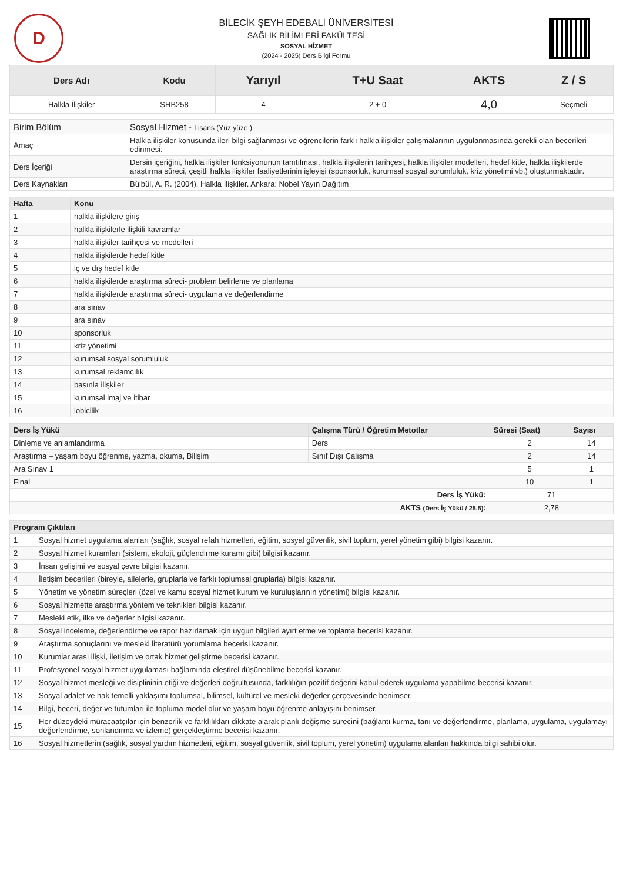D
BİLECİK ŞEYH EDEBALİ ÜNİVERSİTESİ
SAĞLIK BİLİMLERİ FAKÜLTESİ
SOSYAL HİZMET
(2024 - 2025) Ders Bilgi Formu
| Ders Adı | Kodu | Yarıyıl | T+U Saat | AKTS | Z / S |
| --- | --- | --- | --- | --- | --- |
| Halkla İlişkiler | SHB258 | 4 | 2 + 0 | 4,0 | Seçmeli |
| Birim Bölüm | Sosyal Hizmet - Lisans (Yüz yüze ) |
| Amaç | Halkla ilişkiler konusunda ileri bilgi sağlanması ve öğrencilerin farklı halkla ilişkiler çalışmalarının uygulanmasında gerekli olan becerileri edinmesi. |
| Ders İçeriği | Dersin içeriğini, halkla ilişkiler fonksiyonunun tanıtılması, halkla ilişkilerin tarihçesi, halkla ilişkiler modelleri, hedef kitle, halkla ilişkilerde araştırma süreci, çeşitli halkla ilişkiler faaliyetlerinin işleyişi (sponsorluk, kurumsal sosyal sorumluluk, kriz yönetimi vb.) oluşturmaktadır. |
| Ders Kaynakları | Bülbül, A. R. (2004). Halkla İlişkiler. Ankara: Nobel Yayın Dağıtım |
| Hafta | Konu |
| --- | --- |
| 1 | halkla ilişkilere giriş |
| 2 | halkla ilişkilerle ilişkili kavramlar |
| 3 | halkla ilişkiler tarihçesi ve modelleri |
| 4 | halkla ilişkilerde hedef kitle |
| 5 | iç ve dış hedef kitle |
| 6 | halkla ilişkilerde araştırma süreci- problem belirleme ve planlama |
| 7 | halkla ilişkilerde araştırma süreci- uygulama ve değerlendirme |
| 8 | ara sınav |
| 9 | ara sınav |
| 10 | sponsorluk |
| 11 | kriz yönetimi |
| 12 | kurumsal sosyal sorumluluk |
| 13 | kurumsal reklamcılık |
| 14 | basınla ilişkiler |
| 15 | kurumsal imaj ve itibar |
| 16 | lobicilik |
| Ders İş Yükü | Çalışma Türü / Öğretim Metotlar | Süresi (Saat) | Sayısı |
| --- | --- | --- | --- |
| Dinleme ve anlamlandırma | Ders | 2 | 14 |
| Araştırma – yaşam boyu öğrenme, yazma, okuma, Bilişim | Sınıf Dışı Çalışma | 2 | 14 |
| Ara Sınav 1 | | 5 | 1 |
| Final | | 10 | 1 |
| Ders İş Yükü: | | 71 | |
| AKTS (Ders İş Yükü / 25.5) : | | 2,78 | |
| Program Çıktıları | |
| --- | --- |
| 1 | Sosyal hizmet uygulama alanları (sağlık, sosyal refah hizmetleri, eğitim, sosyal güvenlik, sivil toplum, yerel yönetim gibi) bilgisi kazanır. |
| 2 | Sosyal hizmet kuramları (sistem, ekoloji, güçlendirme kuramı gibi) bilgisi kazanır. |
| 3 | İnsan gelişimi ve sosyal çevre bilgisi kazanır. |
| 4 | İletişim becerileri (bireyle, ailelerle, gruplarla ve farklı toplumsal gruplarla) bilgisi kazanır. |
| 5 | Yönetim ve yönetim süreçleri (özel ve kamu sosyal hizmet kurum ve kuruluşlarının yönetimi) bilgisi kazanır. |
| 6 | Sosyal hizmette araştırma yöntem ve teknikleri bilgisi kazanır. |
| 7 | Mesleki etik, ilke ve değerler bilgisi kazanır. |
| 8 | Sosyal inceleme, değerlendirme ve rapor hazırlamak için uygun bilgileri ayırt etme ve toplama becerisi kazanır. |
| 9 | Araştırma sonuçlarını ve mesleki literatürü yorumlama becerisi kazanır. |
| 10 | Kurumlar arası ilişki, iletişim ve ortak hizmet geliştirme becerisi kazanır. |
| 11 | Profesyonel sosyal hizmet uygulaması bağlamında eleştirel düşünebilme becerisi kazanır. |
| 12 | Sosyal hizmet mesleği ve disiplininin etiği ve değerleri doğrultusunda, farklılığın pozitif değerini kabul ederek uygulama yapabilme becerisi kazanır. |
| 13 | Sosyal adalet ve hak temelli yaklaşımı toplumsal, bilimsel, kültürel ve mesleki değerler çerçevesinde benimser. |
| 14 | Bilgi, beceri, değer ve tutumları ile topluma model olur ve yaşam boyu öğrenme anlayışını benimser. |
| 15 | Her düzeydeki müracaatçılar için benzerlik ve farklılıkları dikkate alarak planlı değişme sürecini (bağlantı kurma, tanı ve değerlendirme, planlama, uygulama, uygulamayı değerlendirme, sonlandırma ve izleme) gerçekleştirme becerisi kazanır. |
| 16 | Sosyal hizmetlerin (sağlık, sosyal yardım hizmetleri, eğitim, sosyal güvenlik, sivil toplum, yerel yönetim) uygulama alanları hakkında bilgi sahibi olur. |